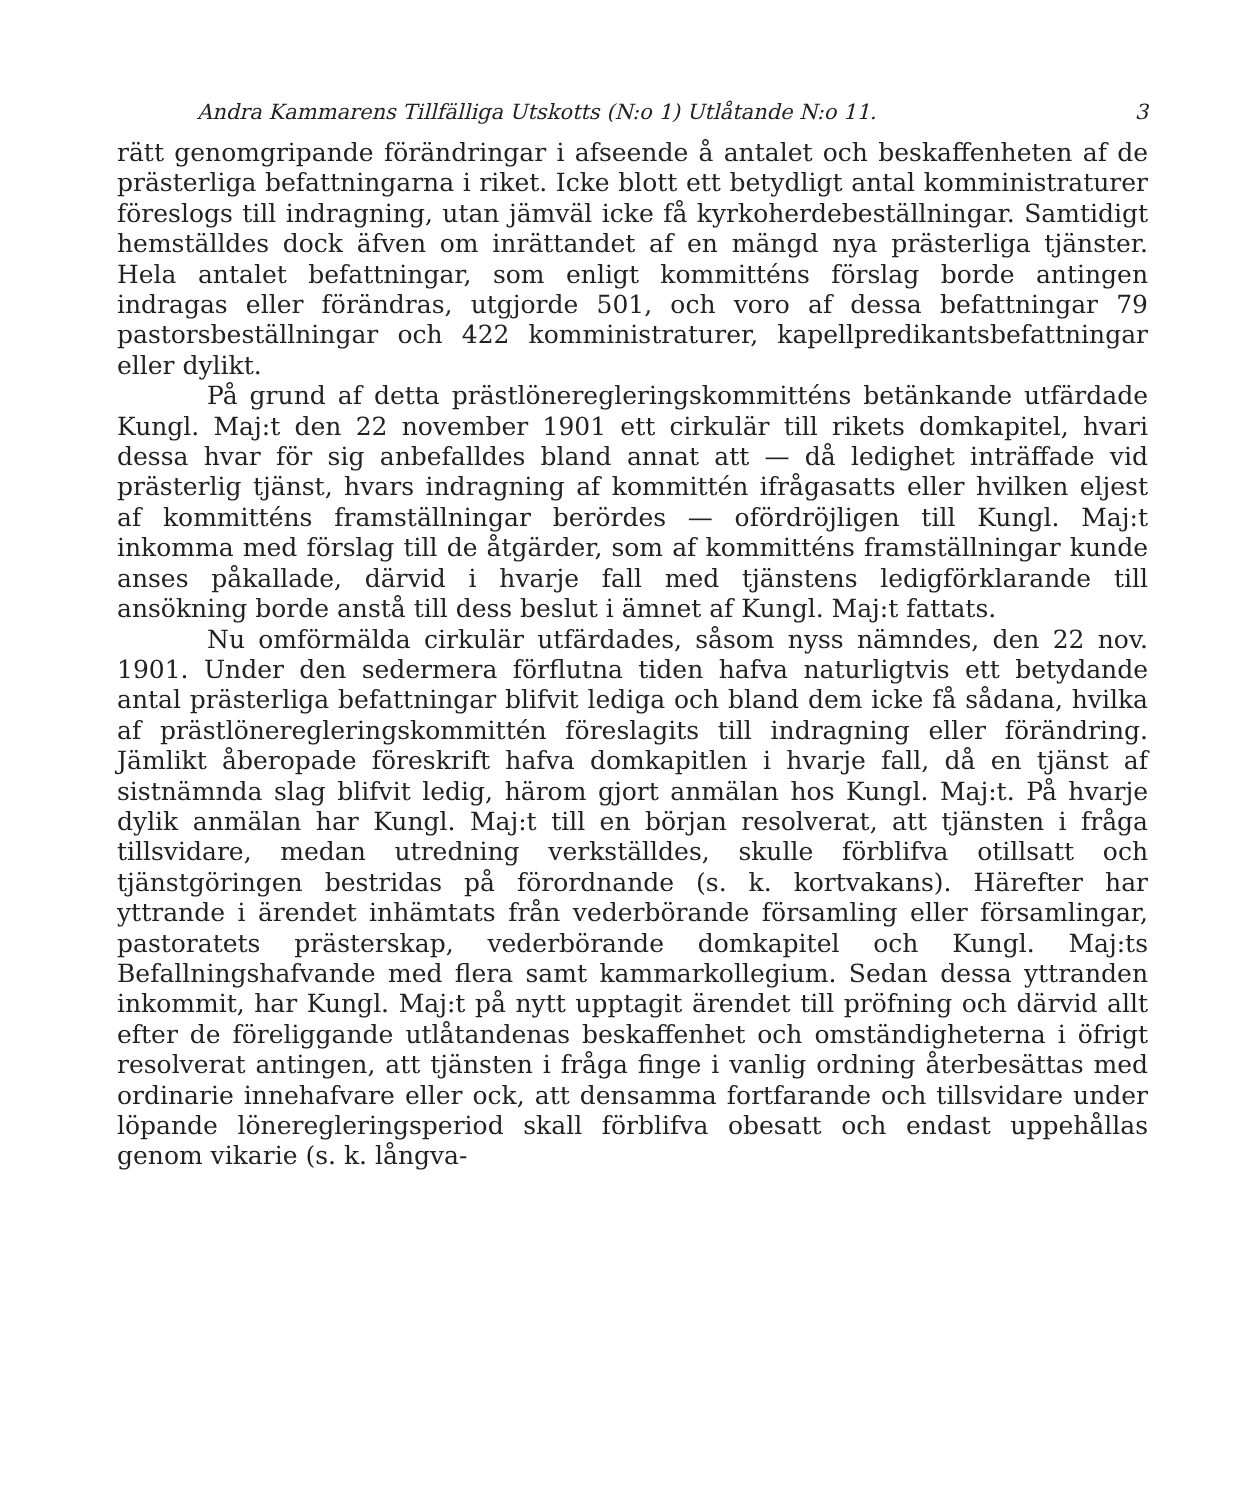Andra Kammarens Tillfälliga Utskotts (N:o 1) Utlåtande N:o 11. 3
rätt genomgripande förändringar i afseende å antalet och beskaffenheten af de prästerliga befattningarna i riket. Icke blott ett betydligt antal komministraturer föreslogs till indragning, utan jämväl icke få kyrkoherdebeställningar. Samtidigt hemställdes dock äfven om inrättandet af en mängd nya prästerliga tjänster. Hela antalet befattningar, som enligt kommitténs förslag borde antingen indragas eller förändras, utgjorde 501, och voro af dessa befattningar 79 pastorsbeställningar och 422 komministraturer, kapellpredikantsbefattningar eller dylikt.
På grund af detta prästlöneregleringskommitténs betänkande utfärdade Kungl. Maj:t den 22 november 1901 ett cirkulär till rikets domkapitel, hvari dessa hvar för sig anbefalldes bland annat att — då ledighet inträffade vid prästerlig tjänst, hvars indragning af kommittén ifrågasatts eller hvilken eljest af kommitténs framställningar berördes — ofördröjligen till Kungl. Maj:t inkomma med förslag till de åtgärder, som af kommitténs framställningar kunde anses påkallade, därvid i hvarje fall med tjänstens ledigförklarande till ansökning borde anstå till dess beslut i ämnet af Kungl. Maj:t fattats.
Nu omförmälda cirkulär utfärdades, såsom nyss nämndes, den 22 nov. 1901. Under den sedermera förflutna tiden hafva naturligtvis ett betydande antal prästerliga befattningar blifvit lediga och bland dem icke få sådana, hvilka af prästlöneregleringskommittén föreslagits till indragning eller förändring. Jämlikt åberopade föreskrift hafva domkapitlen i hvarje fall, då en tjänst af sistnämnda slag blifvit ledig, härom gjort anmälan hos Kungl. Maj:t. På hvarje dylik anmälan har Kungl. Maj:t till en början resolverat, att tjänsten i fråga tillsvidare, medan utredning verkställdes, skulle förblifva otillsatt och tjänstgöringen bestridas på förordnande (s. k. kortvakans). Härefter har yttrande i ärendet inhämtats från vederbörande församling eller församlingar, pastoratets prästerskap, vederbörande domkapitel och Kungl. Maj:ts Befallningshafvande med flera samt kammarkollegium. Sedan dessa yttranden inkommit, har Kungl. Maj:t på nytt upptagit ärendet till pröfning och därvid allt efter de föreliggande utlåtandenas beskaffenhet och omständigheterna i öfrigt resolverat antingen, att tjänsten i fråga finge i vanlig ordning återbesättas med ordinarie innehafvare eller ock, att densamma fortfarande och tillsvidare under löpande löneregleringsperiod skall förblifva obesatt och endast uppehållas genom vikarie (s. k. långva-